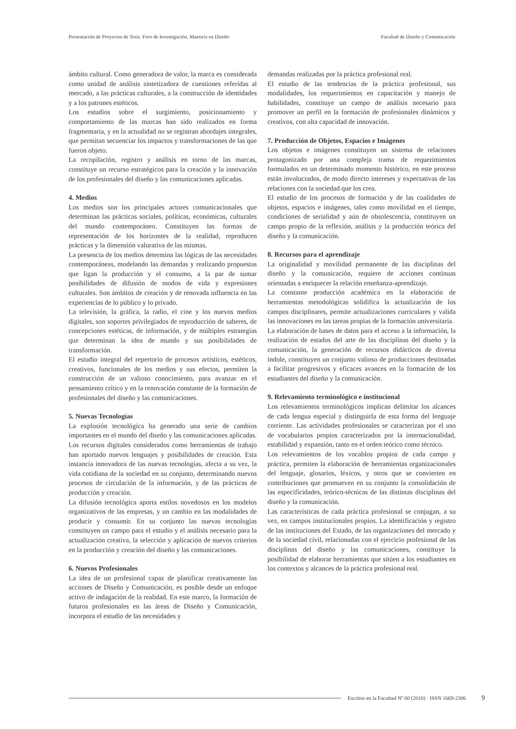Presentación de Proyectos de Tesis. Foro de Investigación. Maestría en Diseño Facultad de Diseño y Comunicación
ámbito cultural. Como generadora de valor, la marca es considerada como unidad de análisis sintetizadora de cuestiones referidas al mercado, a las prácticas culturales, a la construcción de identidades y a los patrones estéticos.
Los estudios sobre el surgimiento, posicionamiento y comportamiento de las marcas han sido realizados en forma fragmentaria, y en la actualidad no se registran abordajes integrales, que permitan secuenciar los impactos y transformaciones de las que fueron objeto.
La recopilación, registro y análisis en torno de las marcas, constituye un recurso estratégicos para la creación y la innovación de los profesionales del diseño y las comunicaciones aplicadas.
4. Medios
Los medios son los principales actores comunicacionales que determinan las prácticas sociales, políticas, económicas, culturales del mundo contemporáneo. Constituyen las formas de representación de los horizontes de la realidad, reproducen prácticas y la dimensión valorativa de las mismas.
La presencia de los medios determina las lógicas de las necesidades contemporáneas, modelando las demandas y realizando propuestas que ligan la producción y el consumo, a la par de sumar posibilidades de difusión de modos de vida y expresiones culturales. Son ámbitos de creación y de renovada influencia en las experiencias de lo público y lo privado.
La televisión, la gráfica, la radio, el cine y los nuevos medios digitales, son soportes privilegiados de reproducción de saberes, de concepciones estéticas, de información, y de múltiples estrategias que determinan la idea de mundo y sus posibilidades de transformación.
El estudio integral del repertorio de procesos artísticos, estéticos, creativos, funcionales de los medios y sus efectos, permiten la construcción de un valioso conocimiento, para avanzar en el pensamiento crítico y en la renovación constante de la formación de profesionales del diseño y las comunicaciones.
5. Nuevas Tecnologías
La explosión tecnológica ha generado una serie de cambios importantes en el mundo del diseño y las comunicaciones aplicadas.
Los recursos digitales considerados como herramientas de trabajo han aportado nuevos lenguajes y posibilidades de creación. Esta instancia innovadora de las nuevas tecnologías, afecta a su vez, la vida cotidiana de la sociedad en su conjunto, determinando nuevos procesos de circulación de la información, y de las prácticas de producción y creación.
La difusión tecnológica aporta estilos novedosos en los modelos organizativos de las empresas, y un cambio en las modalidades de producir y consumir. En su conjunto las nuevas tecnologías constituyen un campo para el estudio y el análisis necesario para la actualización creativa, la selección y aplicación de nuevos criterios en la producción y creación del diseño y las comunicaciones.
6. Nuevos Profesionales
La idea de un profesional capaz de planificar creativamente las acciones de Diseño y Comunicación, es posible desde un enfoque activo de indagación de la realidad. En este marco, la formación de futuros profesionales en las áreas de Diseño y Comunicación, incorpora el estudio de las necesidades y
demandas realizadas por la práctica profesional real.
El estudio de las tendencias de la práctica profesional, sus modalidades, los requerimientos en capacitación y manejo de habilidades, constituye un campo de análisis necesario para promover un perfil en la formación de profesionales dinámicos y creativos, con alta capacidad de innovación.
7. Producción de Objetos, Espacios e Imágenes
Los objetos e imágenes constituyen un sistema de relaciones protagonizado por una compleja trama de requerimientos formulados en un determinado momento histórico, en este proceso están involucrados, de modo directo intereses y expectativas de las relaciones con la sociedad que los crea.
El estudio de los procesos de formación y de las cualidades de objetos, espacios e imágenes, tales como movilidad en el tiempo, condiciones de serialidad y aún de obsolescencia, constituyen un campo propio de la reflexión, análisis y la producción teórica del diseño y la comunicación.
8. Recursos para el aprendizaje
La originalidad y movilidad permanente de las disciplinas del diseño y la comunicación, requiere de acciones continuas orientadas a enriquecer la relación enseñanza-aprendizaje.
La constante producción académica en la elaboración de herramientas metodológicas solidifica la actualización de los campos disciplinares, permite actualizaciones curriculares y valida las innovaciones en las tareas propias de la formación universitaria.
La elaboración de bases de datos para el acceso a la información, la realización de estados del arte de las disciplinas del diseño y la comunicación, la generación de recursos didácticos de diversa índole, constituyen un conjunto valioso de producciones destinadas a facilitar progresivos y eficaces avances en la formación de los estudiantes del diseño y la comunicación.
9. Relevamiento terminológico e institucional
Los relevamientos terminológicos implican delimitar los alcances de cada lengua especial y distinguirla de esta forma del lenguaje corriente. Las actividades profesionales se caracterizan por el uso de vocabularios propios caracterizados por la internacionalidad, estabilidad y expansión, tanto en el orden teórico como técnico.
Los relevamientos de los vocablos propios de cada campo y práctica, permiten la elaboración de herramientas organizacionales del lenguaje, glosarios, léxicos, y otros que se convierten en contribuciones que promueven en su conjunto la consolidación de las especificidades, teórico-técnicas de las distintas disciplinas del diseño y la comunicación.
Las características de cada práctica profesional se conjugan, a su vez, en campos institucionales propios. La identificación y registro de las instituciones del Estado, de las organizaciones del mercado y de la sociedad civil, relacionadas con el ejercicio profesional de las disciplinas del diseño y las comunicaciones, constituye la posibilidad de elaborar herramientas que sitúen a los estudiantes en los contextos y alcances de la práctica profesional real.
Escritos en la Facultad Nº 60 (2010) · ISSN 1669-2306 9